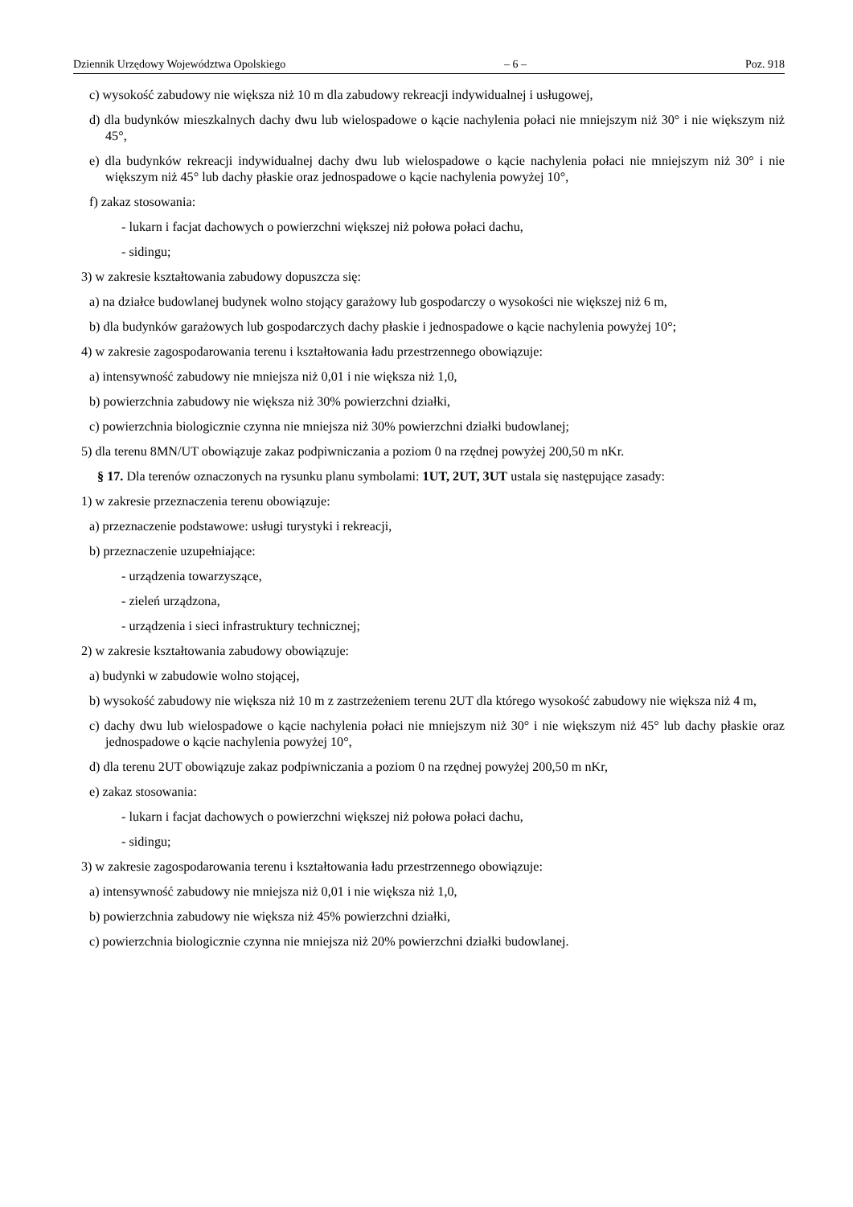Dziennik Urzędowy Województwa Opolskiego – 6 – Poz. 918
c) wysokość zabudowy nie większa niż 10 m dla zabudowy rekreacji indywidualnej i usługowej,
d) dla budynków mieszkalnych dachy dwu lub wielospadowe o kącie nachylenia połaci nie mniejszym niż 30° i nie większym niż 45°,
e) dla budynków rekreacji indywidualnej dachy dwu lub wielospadowe o kącie nachylenia połaci nie mniejszym niż 30° i nie większym niż 45° lub dachy płaskie oraz jednospadowe o kącie nachylenia powyżej 10°,
f) zakaz stosowania:
- lukarn i facjat dachowych o powierzchni większej niż połowa połaci dachu,
- sidingu;
3) w zakresie kształtowania zabudowy dopuszcza się:
a) na działce budowlanej budynek wolno stojący garażowy lub gospodarczy o wysokości nie większej niż 6 m,
b) dla budynków garażowych lub gospodarczych dachy płaskie i jednospadowe o kącie nachylenia powyżej 10°;
4) w zakresie zagospodarowania terenu i kształtowania ładu przestrzennego obowiązuje:
a) intensywność zabudowy nie mniejsza niż 0,01 i nie większa niż 1,0,
b) powierzchnia zabudowy nie większa niż 30% powierzchni działki,
c) powierzchnia biologicznie czynna nie mniejsza niż 30% powierzchni działki budowlanej;
5) dla terenu 8MN/UT obowiązuje zakaz podpiwniczania a poziom 0 na rzędnej powyżej 200,50 m nKr.
§ 17. Dla terenów oznaczonych na rysunku planu symbolami: 1UT, 2UT, 3UT ustala się następujące zasady:
1) w zakresie przeznaczenia terenu obowiązuje:
a) przeznaczenie podstawowe: usługi turystyki i rekreacji,
b) przeznaczenie uzupełniające:
- urządzenia towarzyszące,
- zieleń urządzona,
- urządzenia i sieci infrastruktury technicznej;
2) w zakresie kształtowania zabudowy obowiązuje:
a) budynki w zabudowie wolno stojącej,
b) wysokość zabudowy nie większa niż 10 m z zastrzeżeniem terenu 2UT dla którego wysokość zabudowy nie większa niż 4 m,
c) dachy dwu lub wielospadowe o kącie nachylenia połaci nie mniejszym niż 30° i nie większym niż 45° lub dachy płaskie oraz jednospadowe o kącie nachylenia powyżej 10°,
d) dla terenu 2UT obowiązuje zakaz podpiwniczania a poziom 0 na rzędnej powyżej 200,50 m nKr,
e) zakaz stosowania:
- lukarn i facjat dachowych o powierzchni większej niż połowa połaci dachu,
- sidingu;
3) w zakresie zagospodarowania terenu i kształtowania ładu przestrzennego obowiązuje:
a) intensywność zabudowy nie mniejsza niż 0,01 i nie większa niż 1,0,
b) powierzchnia zabudowy nie większa niż 45% powierzchni działki,
c) powierzchnia biologicznie czynna nie mniejsza niż 20% powierzchni działki budowlanej.